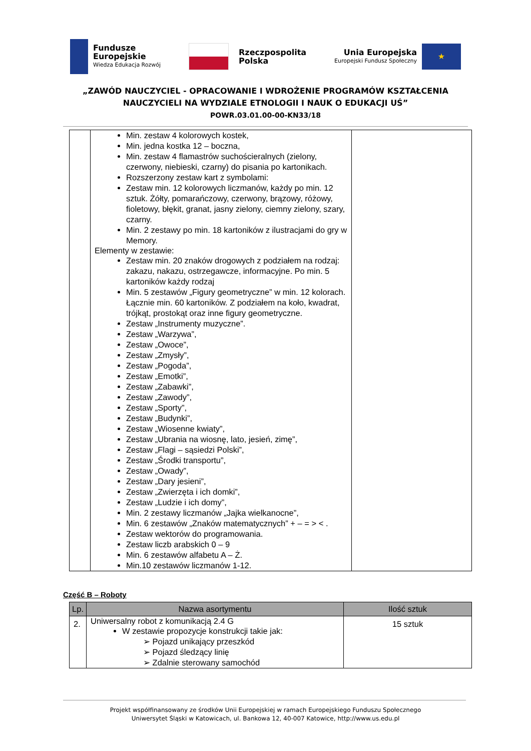Fundusze
Europejskie
Wiedza Edukacja Rozwój
Rzeczpospolita
Polska
Unia Europejska
Europejski Fundusz Społeczny
★
„ZAWÓD NAUCZYCIEL - OPRACOWANIE I WDROŻENIE PROGRAMÓW KSZTAŁCENIA
NAUCZYCIELI NA WYDZIALE ETNOLOGII I NAUK O EDUKACJI UŚ”
POWR.03.01.00-00-KN33/18
| | Min. zestaw 4 kolorowych kostek, Min. jedna kostka 12 – boczna, Min. zestaw 4 flamastrów suchościeralnych (zielony, czerwony, niebieski, czarny) do pisania po kartonikach. Rozszerzony zestaw kart z symbolami: Zestaw min. 12 kolorowych liczmanów, każdy po min. 12 sztuk. Żółty, pomarańczowy, czerwony, brązowy, różowy, fioletowy, błękit, granat, jasny zielony, ciemny zielony, szary, czarny. Min. 2 zestawy po min. 18 kartoników z ilustracjami do gry w Memory. Elementy w zestawie: Zestaw min. 20 znaków drogowych z podziałem na rodzaj: zakazu, nakazu, ostrzegawcze, informacyjne. Po min. 5 kartoników każdy rodzaj Min. 5 zestawów „Figury geometryczne” w min. 12 kolorach. Łącznie min. 60 kartoników. Z podziałem na koło, kwadrat, trójkąt, prostokąt oraz inne figury geometryczne. Zestaw „Instrumenty muzyczne”. Zestaw „Warzywa”, Zestaw „Owoce”, Zestaw „Zmysły”, Zestaw „Pogoda”, Zestaw „Emotki”, Zestaw „Zabawki”, Zestaw „Zawody”, Zestaw „Sporty”, Zestaw „Budynki”, Zestaw „Wiosenne kwiaty”, Zestaw „Ubrania na wiosnę, lato, jesień, zimę”, Zestaw „Flagi – sąsiedzi Polski”, Zestaw „Środki transportu”, Zestaw „Owady”, Zestaw „Dary jesieni”, Zestaw „Zwierzęta i ich domki”, Zestaw „Ludzie i ich domy”, Min. 2 zestawy liczmanów „Jajka wielkanocne”, Min. 6 zestawów „Znaków matematycznych” + – = > < . Zestaw wektorów do programowania. Zestaw liczb arabskich 0 – 9 Min. 6 zestawów alfabetu A – Ż. Min.10 zestawów liczmanów 1-12. | |
Część B – Roboty
| Lp. | Nazwa asortymentu | Ilość sztuk |
| --- | --- | --- |
| 2. | Uniwersalny robot z komunikacją 2.4 G W zestawie propozycje konstrukcji takie jak: ➢ Pojazd unikający przeszkód ➢ Pojazd śledzący linię ➢ Zdalnie sterowany samochód | 15 sztuk |
Projekt współfinansowany ze środków Unii Europejskiej w ramach Europejskiego Funduszu Społecznego
Uniwersytet Śląski w Katowicach, ul. Bankowa 12, 40-007 Katowice, http://www.us.edu.pl